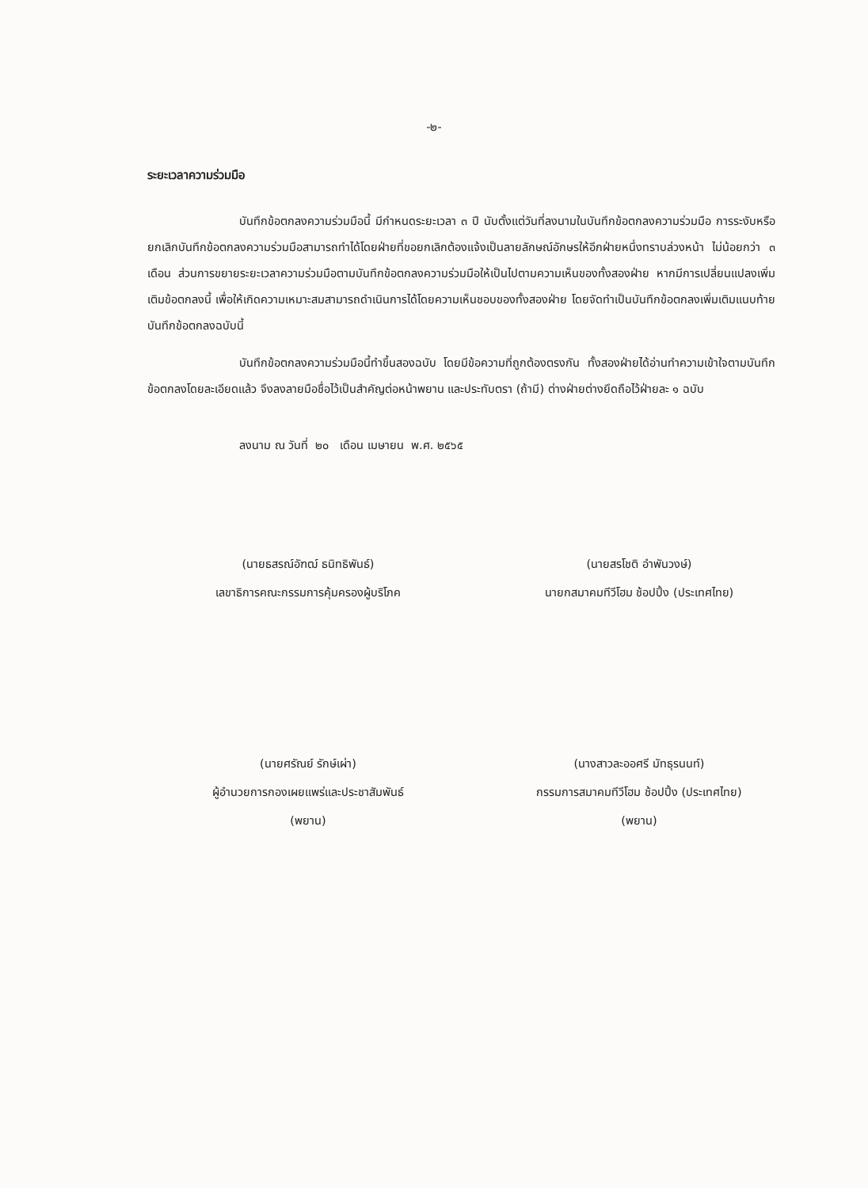-๒-
ระยะเวลาความร่วมมือ
บันทึกข้อตกลงความร่วมมือนี้ มีกำหนดระยะเวลา ๓ ปี นับตั้งแต่วันที่ลงนามในบันทึกข้อตกลงความร่วมมือ การระงับหรือยกเลิกบันทึกข้อตกลงความร่วมมือสามารถทำได้โดยฝ่ายที่ขอยกเลิกต้องแจ้งเป็นลายลักษณ์อักษรให้อีกฝ่ายหนึ่งทราบล่วงหน้า ไม่น้อยกว่า ๓ เดือน ส่วนการขยายระยะเวลาความร่วมมือตามบันทึกข้อตกลงความร่วมมือให้เป็นไปตามความเห็นของทั้งสองฝ่าย หากมีการเปลี่ยนแปลงเพิ่มเติมข้อตกลงนี้ เพื่อให้เกิดความเหมาะสมสามารถดำเนินการได้โดยความเห็นชอบของทั้งสองฝ่าย โดยจัดทำเป็นบันทึกข้อตกลงเพิ่มเติมแนบท้ายบันทึกข้อตกลงฉบับนี้
บันทึกข้อตกลงความร่วมมือนี้ทำขึ้นสองฉบับ โดยมีข้อความที่ถูกต้องตรงกัน ทั้งสองฝ่ายได้อ่านทำความเข้าใจตามบันทึกข้อตกลงโดยละเอียดแล้ว จึงลงลายมือชื่อไว้เป็นสำคัญต่อหน้าพยาน และประทับตรา (ถ้ามี) ต่างฝ่ายต่างยึดถือไว้ฝ่ายละ ๑ ฉบับ
ลงนาม ณ วันที่ ๒๐ เดือน เมษายน พ.ศ. ๒๕๖๕
(นายธสรณ์อัฑฒ์ ธนิทธิพันธ์)
เลขาธิการคณะกรรมการคุ้มครองผู้บริโภค
(นายสรโชติ อำพันวงษ์)
นายกสมาคมทีวีโฮม ช้อปปิ้ง (ประเทศไทย)
(นายศรัณย์ รักษ์เผ่า)
ผู้อำนวยการกองเผยแพร่และประชาสัมพันธ์
(พยาน)
(นางสาวละออศรี มัทธุรนนท์)
กรรมการสมาคมทีวีโฮม ช้อปปิ้ง (ประเทศไทย)
(พยาน)